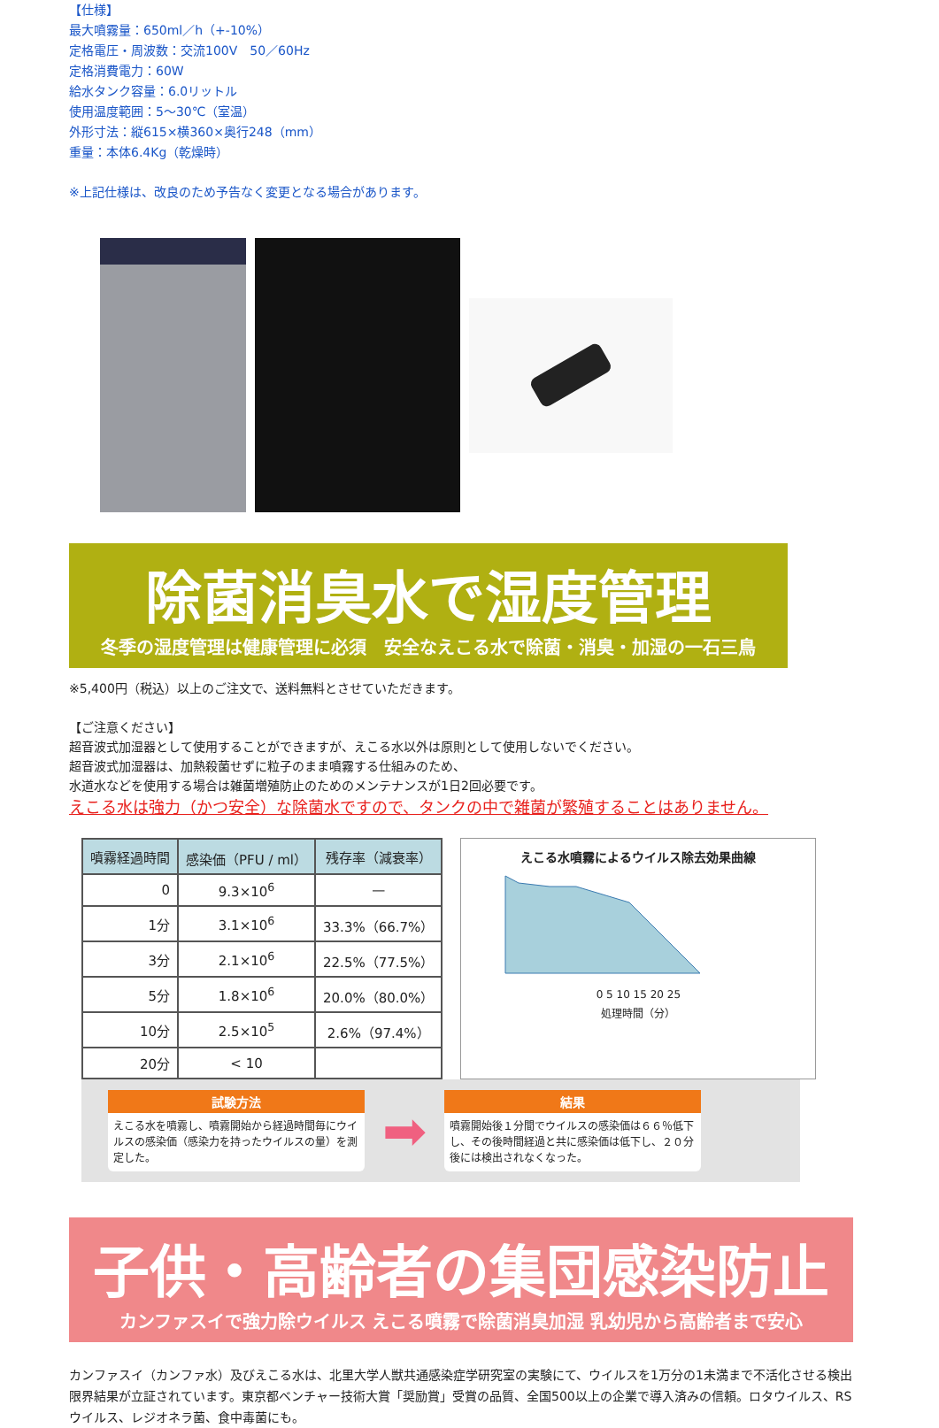【仕様】
最大噴霧量：650ml／h（+-10%）
定格電圧・周波数：交流100V　50／60Hz
定格消費電力：60W
給水タンク容量：6.0リットル
使用温度範囲：5～30℃（室温）
外形寸法：縦615×横360×奥行248（mm）
重量：本体6.4Kg（乾燥時）
※上記仕様は、改良のため予告なく変更となる場合があります。
除菌消臭水で湿度管理
冬季の湿度管理は健康管理に必須　安全なえこる水で除菌・消臭・加湿の一石三鳥
※5,400円（税込）以上のご注文で、送料無料とさせていただきます。
【ご注意ください】
超音波式加湿器として使用することができますが、えこる水以外は原則として使用しないでください。
超音波式加湿器は、加熱殺菌せずに粒子のまま噴霧する仕組みのため、
水道水などを使用する場合は雑菌増殖防止のためのメンテナンスが1日2回必要です。
えこる水は強力（かつ安全）な除菌水ですので、タンクの中で雑菌が繁殖することはありません。
| 噴霧経過時間 | 感染価（PFU / ml） | 残存率（減衰率） |
| --- | --- | --- |
| 0 | 9.3×10<sup>6</sup> | — |
| 1分 | 3.1×10<sup>6</sup> | 33.3%（66.7%） |
| 3分 | 2.1×10<sup>6</sup> | 22.5%（77.5%） |
| 5分 | 1.8×10<sup>6</sup> | 20.0%（80.0%） |
| 10分 | 2.5×10<sup>5</sup> | 2.6%（97.4%） |
| 20分 | < 10 | |
えこる水噴霧によるウイルス除去効果曲線
0 5 10 15 20 25
処理時間（分）
試験方法
えこる水を噴霧し、噴霧開始から経過時間毎にウイルスの感染価（感染力を持ったウイルスの量）を測定した。
➡
結果
噴霧開始後１分間でウイルスの感染価は６６％低下し、その後時間経過と共に感染価は低下し、２０分後には検出されなくなった。
子供・高齢者の集団感染防止
カンファスイで強力除ウイルス えこる噴霧で除菌消臭加湿 乳幼児から高齢者まで安心
カンファスイ（カンファ水）及びえこる水は、北里大学人獣共通感染症学研究室の実験にて、ウイルスを1万分の1未満まで不活化させる検出限界結果が立証されています。東京都ベンチャー技術大賞「奨励賞」受賞の品質、全国500以上の企業で導入済みの信頼。ロタウイルス、RSウイルス、レジオネラ菌、食中毒菌にも。